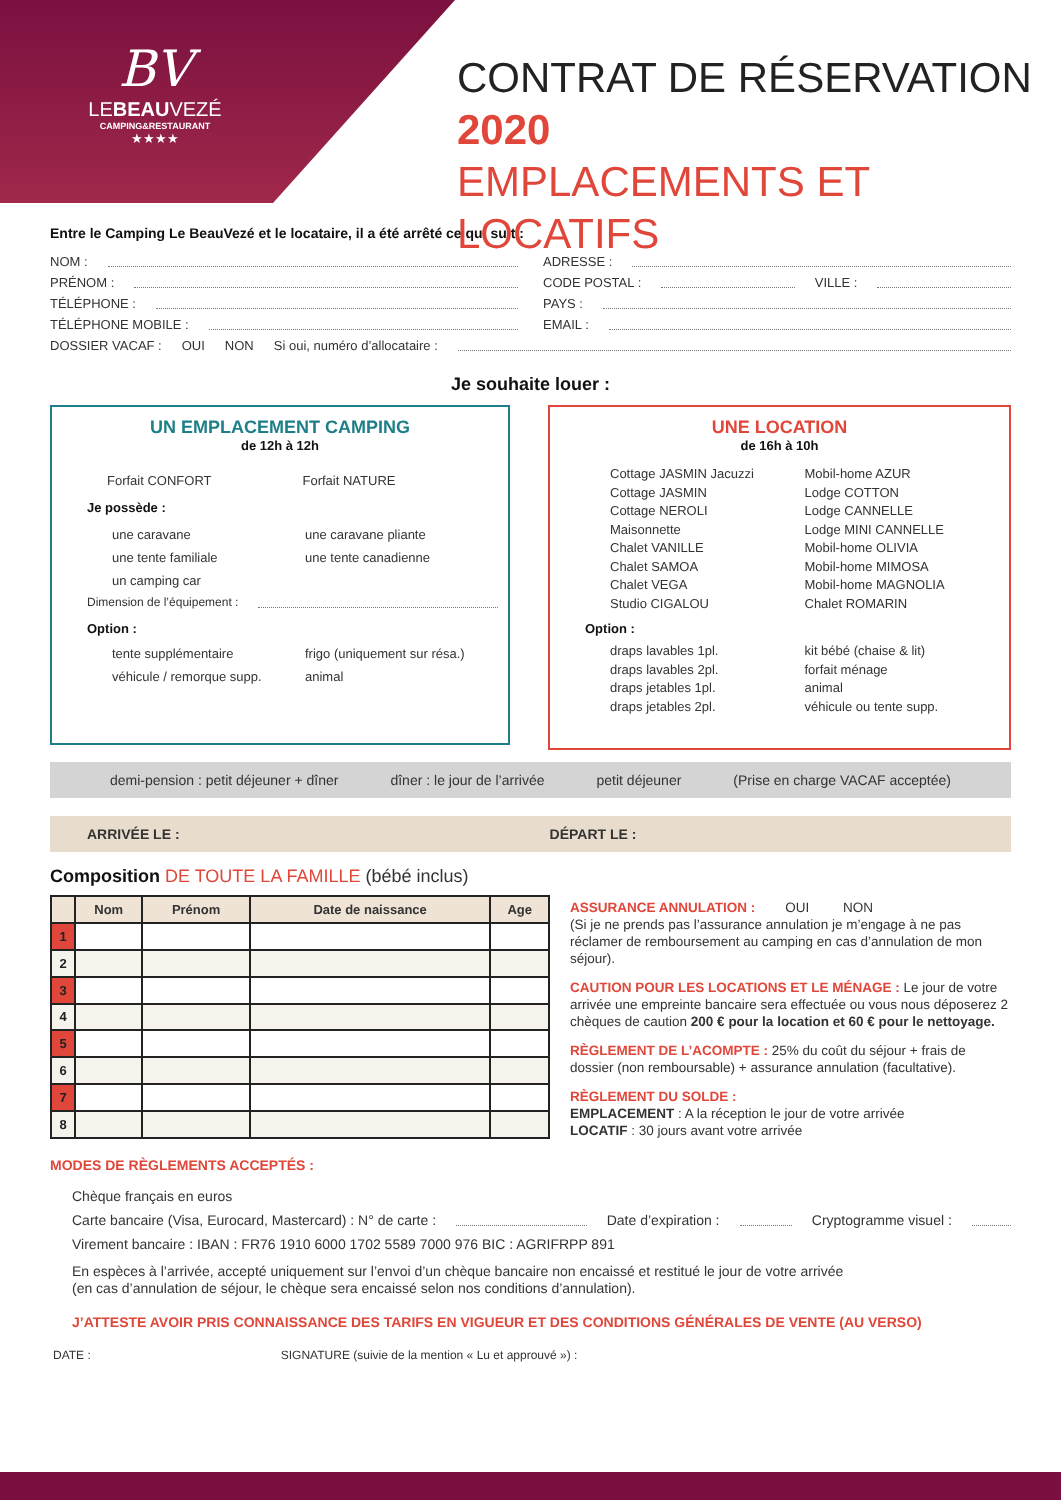BV
LEBEAUVEZÉ
CAMPING&RESTAURANT
★★★★
CONTRAT DE RÉSERVATION 2020
EMPLACEMENTS ET LOCATIFS
Entre le Camping Le BeauVezé et le locataire, il a été arrêté ce qui suit :
NOM :
PRÉNOM :
TÉLÉPHONE :
TÉLÉPHONE MOBILE :
ADRESSE :
CODE POSTAL : VILLE :
PAYS :
EMAIL :
DOSSIER VACAF : OUI NON Si oui, numéro d’allocataire :
Je souhaite louer :
UN EMPLACEMENT CAMPING
de 12h à 12h
Forfait CONFORT Forfait NATURE
Je possède :
une caravane une caravane pliante une tente familiale une tente canadienne un camping car
Dimension de l’équipement :
Option :
tente supplémentaire frigo (uniquement sur résa.) véhicule / remorque supp. animal
UNE LOCATION
de 16h à 10h
Cottage JASMIN Jacuzzi Mobil-home AZUR Cottage JASMIN Lodge COTTON Cottage NEROLI Lodge CANNELLE Maisonnette Lodge MINI CANNELLE Chalet VANILLE Mobil-home OLIVIA Chalet SAMOA Mobil-home MIMOSA Chalet VEGA Mobil-home MAGNOLIA Studio CIGALOU Chalet ROMARIN
Option :
draps lavables 1pl. kit bébé (chaise & lit) draps lavables 2pl. forfait ménage draps jetables 1pl. animal draps jetables 2pl. véhicule ou tente supp.
demi-pension : petit déjeuner + dîner dîner : le jour de l’arrivée petit déjeuner (Prise en charge VACAF acceptée)
ARRIVÉE LE : DÉPART LE :
Composition DE TOUTE LA FAMILLE (bébé inclus)
| | Nom | Prénom | Date de naissance | Age |
| --- | --- | --- | --- | --- |
| 1 | | | | |
| 2 | | | | |
| 3 | | | | |
| 4 | | | | |
| 5 | | | | |
| 6 | | | | |
| 7 | | | | |
| 8 | | | | |
ASSURANCE ANNULATION : OUI NON
(Si je ne prends pas l’assurance annulation je m’engage à ne pas réclamer de remboursement au camping en cas d’annulation de mon séjour).
CAUTION POUR LES LOCATIONS ET LE MÉNAGE : Le jour de votre arrivée une empreinte bancaire sera effectuée ou vous nous déposerez 2 chèques de caution 200 € pour la location et 60 € pour le nettoyage.
RÈGLEMENT DE L’ACOMPTE : 25% du coût du séjour + frais de dossier (non remboursable) + assurance annulation (facultative).
RÈGLEMENT DU SOLDE :
EMPLACEMENT : A la réception le jour de votre arrivée
LOCATIF : 30 jours avant votre arrivée
MODES DE RÈGLEMENTS ACCEPTÉS :
Chèque français en euros
Carte bancaire (Visa, Eurocard, Mastercard) : N° de carte : Date d’expiration : Cryptogramme visuel :
Virement bancaire : IBAN : FR76 1910 6000 1702 5589 7000 976 BIC : AGRIFRPP 891
En espèces à l’arrivée, accepté uniquement sur l’envoi d’un chèque bancaire non encaissé et restitué le jour de votre arrivée
(en cas d’annulation de séjour, le chèque sera encaissé selon nos conditions d’annulation).
J’ATTESTE AVOIR PRIS CONNAISSANCE DES TARIFS EN VIGUEUR ET DES CONDITIONS GÉNÉRALES DE VENTE (AU VERSO)
DATE : SIGNATURE (suivie de la mention « Lu et approuvé ») :